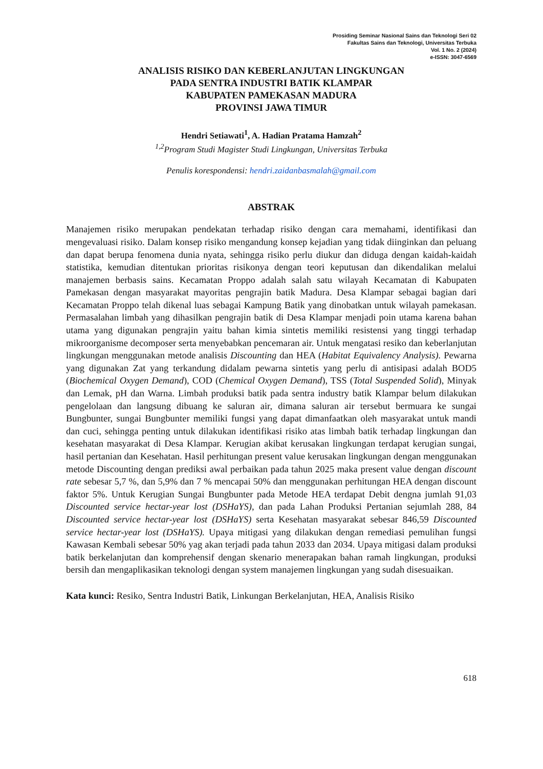Prosiding Seminar Nasional Sains dan Teknologi Seri 02
Fakultas Sains dan Teknologi, Universitas Terbuka
Vol. 1 No. 2 (2024)
e-ISSN: 3047-6569
ANALISIS RISIKO DAN KEBERLANJUTAN LINGKUNGAN
PADA SENTRA INDUSTRI BATIK KLAMPAR
KABUPATEN PAMEKASAN MADURA
PROVINSI JAWA TIMUR
Hendri Setiawati<sup>1</sup>, A. Hadian Pratama Hamzah<sup>2</sup>
<sup>1,2</sup>Program Studi Magister Studi Lingkungan, Universitas Terbuka
Penulis korespondensi: hendri.zaidanbasmalah@gmail.com
ABSTRAK
Manajemen risiko merupakan pendekatan terhadap risiko dengan cara memahami, identifikasi dan mengevaluasi risiko. Dalam konsep risiko mengandung konsep kejadian yang tidak diinginkan dan peluang dan dapat berupa fenomena dunia nyata, sehingga risiko perlu diukur dan diduga dengan kaidah-kaidah statistika, kemudian ditentukan prioritas risikonya dengan teori keputusan dan dikendalikan melalui manajemen berbasis sains. Kecamatan Proppo adalah salah satu wilayah Kecamatan di Kabupaten Pamekasan dengan masyarakat mayoritas pengrajin batik Madura. Desa Klampar sebagai bagian dari Kecamatan Proppo telah dikenal luas sebagai Kampung Batik yang dinobatkan untuk wilayah pamekasan. Permasalahan limbah yang dihasilkan pengrajin batik di Desa Klampar menjadi poin utama karena bahan utama yang digunakan pengrajin yaitu bahan kimia sintetis memiliki resistensi yang tinggi terhadap mikroorganisme decomposer serta menyebabkan pencemaran air. Untuk mengatasi resiko dan keberlanjutan lingkungan menggunakan metode analisis Discounting dan HEA (Habitat Equivalency Analysis). Pewarna yang digunakan Zat yang terkandung didalam pewarna sintetis yang perlu di antisipasi adalah BOD5 (Biochemical Oxygen Demand), COD (Chemical Oxygen Demand), TSS (Total Suspended Solid), Minyak dan Lemak, pH dan Warna. Limbah produksi batik pada sentra industry batik Klampar belum dilakukan pengelolaan dan langsung dibuang ke saluran air, dimana saluran air tersebut bermuara ke sungai Bungbunter, sungai Bungbunter memiliki fungsi yang dapat dimanfaatkan oleh masyarakat untuk mandi dan cuci, sehingga penting untuk dilakukan identifikasi risiko atas limbah batik terhadap lingkungan dan kesehatan masyarakat di Desa Klampar. Kerugian akibat kerusakan lingkungan terdapat kerugian sungai, hasil pertanian dan Kesehatan. Hasil perhitungan present value kerusakan lingkungan dengan menggunakan metode Discounting dengan prediksi awal perbaikan pada tahun 2025 maka present value dengan discount rate sebesar 5,7 %, dan 5,9% dan 7 % mencapai 50% dan menggunakan perhitungan HEA dengan discount faktor 5%. Untuk Kerugian Sungai Bungbunter pada Metode HEA terdapat Debit dengna jumlah 91,03 Discounted service hectar-year lost (DSHaYS), dan pada Lahan Produksi Pertanian sejumlah 288, 84 Discounted service hectar-year lost (DSHaYS) serta Kesehatan masyarakat sebesar 846,59 Discounted service hectar-year lost (DSHaYS). Upaya mitigasi yang dilakukan dengan remediasi pemulihan fungsi Kawasan Kembali sebesar 50% yag akan terjadi pada tahun 2033 dan 2034. Upaya mitigasi dalam produksi batik berkelanjutan dan komprehensif dengan skenario menerapakan bahan ramah lingkungan, produksi bersih dan mengaplikasikan teknologi dengan system manajemen lingkungan yang sudah disesuaikan.
Kata kunci: Resiko, Sentra Industri Batik, Linkungan Berkelanjutan, HEA, Analisis Risiko
618